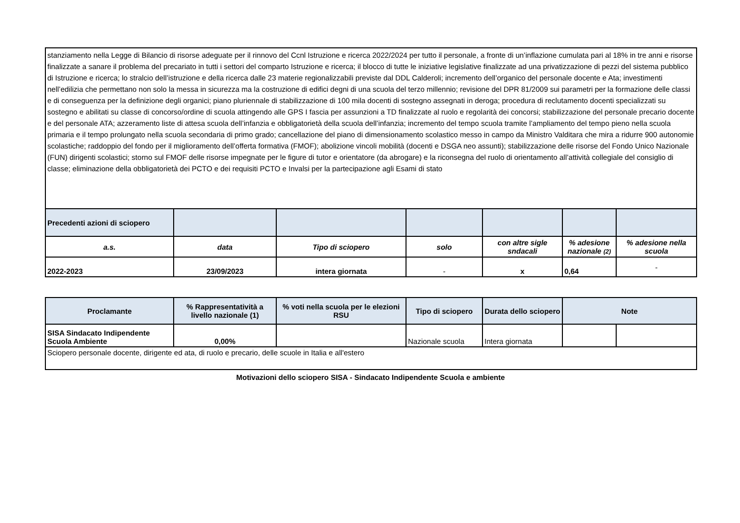| stanziamento nella Legge di Bilancio di risorse adeguate per il rinnovo del Ccnl Istruzione e ricerca 2022/2024 per tutto il personale, a fronte di un’inflazione cumulata pari al 18% in tre anni e risorse finalizzate a sanare il problema del precariato in tutti i settori del comparto Istruzione e ricerca; il blocco di tutte le iniziative legislative finalizzate ad una privatizzazione di pezzi del sistema pubblico di Istruzione e ricerca; lo stralcio dell’istruzione e della ricerca dalle 23 materie regionalizzabili previste dal DDL Calderoli; incremento dell’organico del personale docente e Ata; investimenti nell’edilizia che permettano non solo la messa in sicurezza ma la costruzione di edifici degni di una scuola del terzo millennio; revisione del DPR 81/2009 sui parametri per la formazione delle classi e di conseguenza per la definizione degli organici; piano pluriennale di stabilizzazione di 100 mila docenti di sostegno assegnati in deroga; procedura di reclutamento docenti specializzati su sostegno e abilitati su classe di concorso/ordine di scuola attingendo alle GPS I fascia per assunzioni a TD finalizzate al ruolo e regolarità dei concorsi; stabilizzazione del personale precario docente e del personale ATA; azzeramento liste di attesa scuola dell’infanzia e obbligatorietà della scuola dell’infanzia; incremento del tempo scuola tramite l’ampliamento del tempo pieno nella scuola primaria e il tempo prolungato nella scuola secondaria di primo grado; cancellazione del piano di dimensionamento scolastico messo in campo da Ministro Valditara che mira a ridurre 900 autonomie scolastiche; raddoppio del fondo per il miglioramento dell’offerta formativa (FMOF); abolizione vincoli mobilità (docenti e DSGA neo assunti); stabilizzazione delle risorse del Fondo Unico Nazionale (FUN) dirigenti scolastici; storno sul FMOF delle risorse impegnate per le figure di tutor e orientatore (da abrogare) e la riconsegna del ruolo di orientamento all’attività collegiale del consiglio di classe; eliminazione della obbligatorietà dei PCTO e dei requisiti PCTO e Invalsi per la partecipazione agli Esami di stato | | | | | | |
| Precedenti azioni di sciopero | | | | | | |
| a.s. | data | Tipo di sciopero | solo | con altre sigle sndacali | % adesione nazionale (2) | % adesione nella scuola |
| 2022-2023 | 23/09/2023 | intera giornata | - | x | 0,64 | - |
| Proclamante | % Rappresentatività a livello nazionale (1) | % voti nella scuola per le elezioni RSU | Tipo di sciopero | Durata dello sciopero | Note | |
| SISA Sindacato Indipendente Scuola Ambiente | 0,00% | | Nazionale scuola | Intera giornata | | |
| Sciopero personale docente, dirigente ed ata, di ruolo e precario, delle scuole in Italia e all'estero | | | | | | |
Motivazioni dello sciopero SISA - Sindacato Indipendente Scuola e ambiente